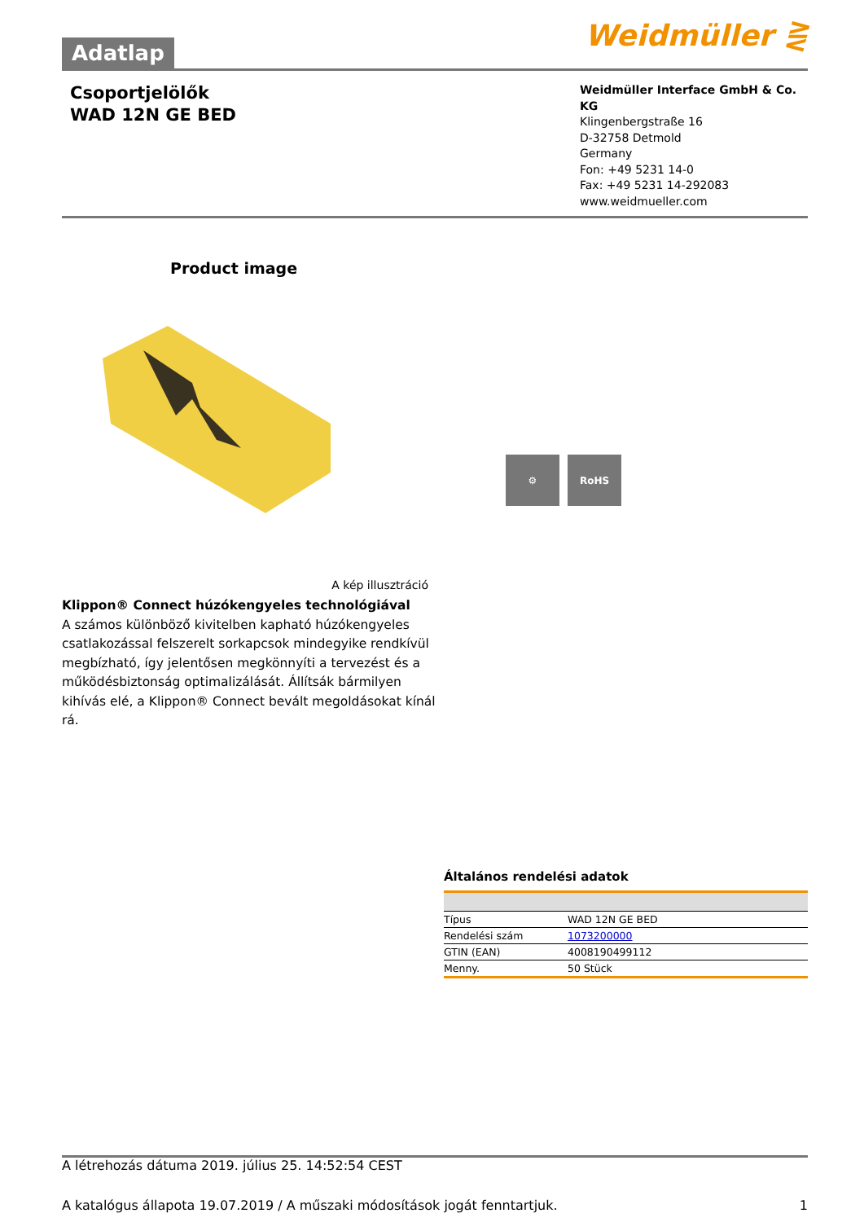Adatlap
Weidmüller ⋛
Csoportjelölők
WAD 12N GE BED
Weidmüller Interface GmbH & Co. KG
Klingenbergstraße 16
D-32758 Detmold
Germany
Fon: +49 5231 14-0
Fax: +49 5231 14-292083
www.weidmueller.com
Product image
A kép illusztráció
Klippon® Connect húzókengyeles technológiával
A számos különböző kivitelben kapható húzókengyeles csatlakozással felszerelt sorkapcsok mindegyike rendkívül megbízható, így jelentősen megkönnyíti a tervezést és a működésbiztonság optimalizálását. Állítsák bármilyen kihívás elé, a Klippon® Connect bevált megoldásokat kínál rá.
⚙ RoHS
Általános rendelési adatok
| Típus | WAD 12N GE BED |
| Rendelési szám | 1073200000 |
| GTIN (EAN) | 4008190499112 |
| Menny. | 50 Stück |
A létrehozás dátuma 2019. július 25. 14:52:54 CEST
A katalógus állapota 19.07.2019 / A műszaki módosítások jogát fenntartjuk. 1